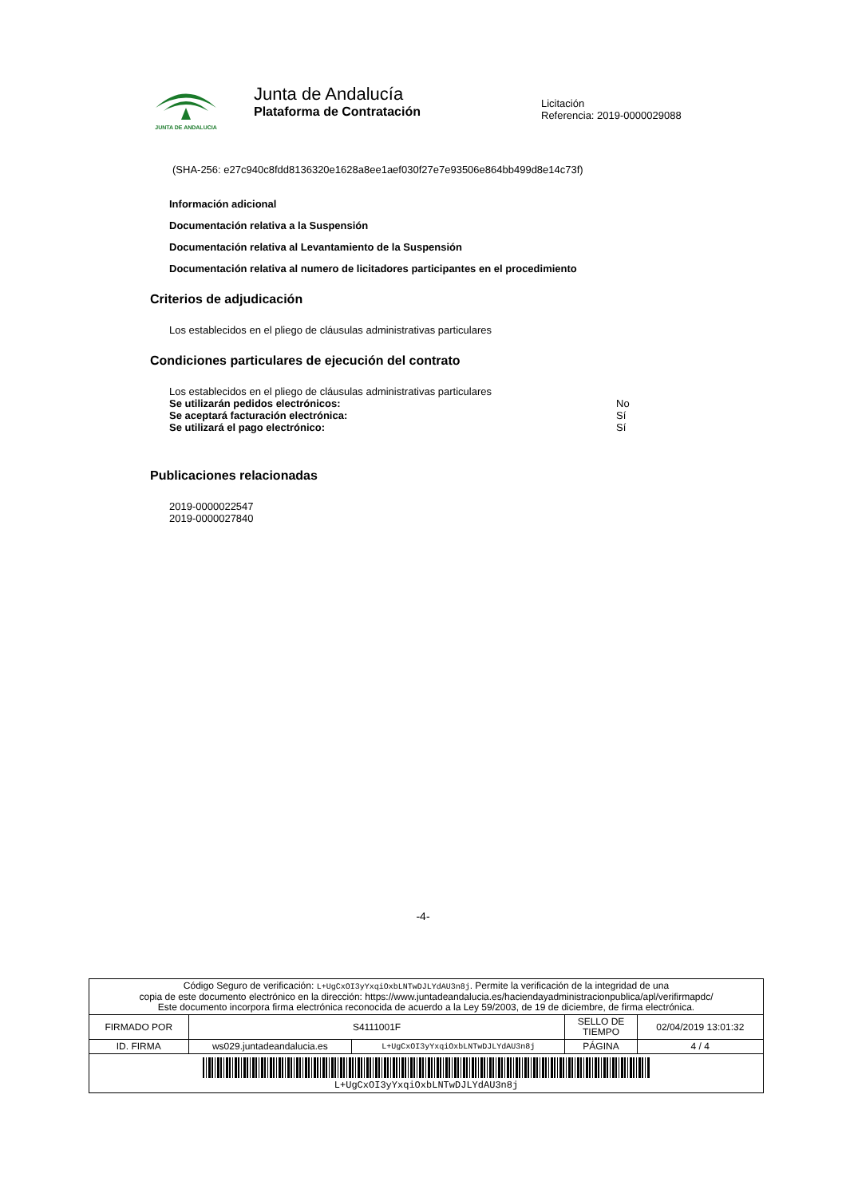JUNTA DE ANDALUCIA
Junta de Andalucía
Plataforma de Contratación
Licitación
Referencia: 2019-0000029088
(SHA-256: e27c940c8fdd8136320e1628a8ee1aef030f27e7e93506e864bb499d8e14c73f)
Información adicional
Documentación relativa a la Suspensión
Documentación relativa al Levantamiento de la Suspensión
Documentación relativa al numero de licitadores participantes en el procedimiento
Criterios de adjudicación
Los establecidos en el pliego de cláusulas administrativas particulares
Condiciones particulares de ejecución del contrato
Los establecidos en el pliego de cláusulas administrativas particulares
Se utilizarán pedidos electrónicos: No
Se aceptará facturación electrónica: Sí
Se utilizará el pago electrónico: Sí
Publicaciones relacionadas
2019-0000022547
2019-0000027840
-4-
| Código Seguro de verificación: L+UgCxOI3yYxqiOxbLNTwDJLYdAU3n8j . Permite la verificación de la integridad de una copia de este documento electrónico en la dirección: https://www.juntadeandalucia.es/haciendayadministracionpublica/apl/verifirmapdc/ Este documento incorpora firma electrónica reconocida de acuerdo a la Ley 59/2003, de 19 de diciembre, de firma electrónica. | | | | |
| FIRMADO POR | S4111001F | | SELLO DE TIEMPO | 02/04/2019 13:01:32 |
| ID. FIRMA | ws029.juntadeandalucia.es | L+UgCxOI3yYxqiOxbLNTwDJLYdAU3n8j | PÁGINA | 4 / 4 |
| L+UgCxOI3yYxqiOxbLNTwDJLYdAU3n8j | | | | |